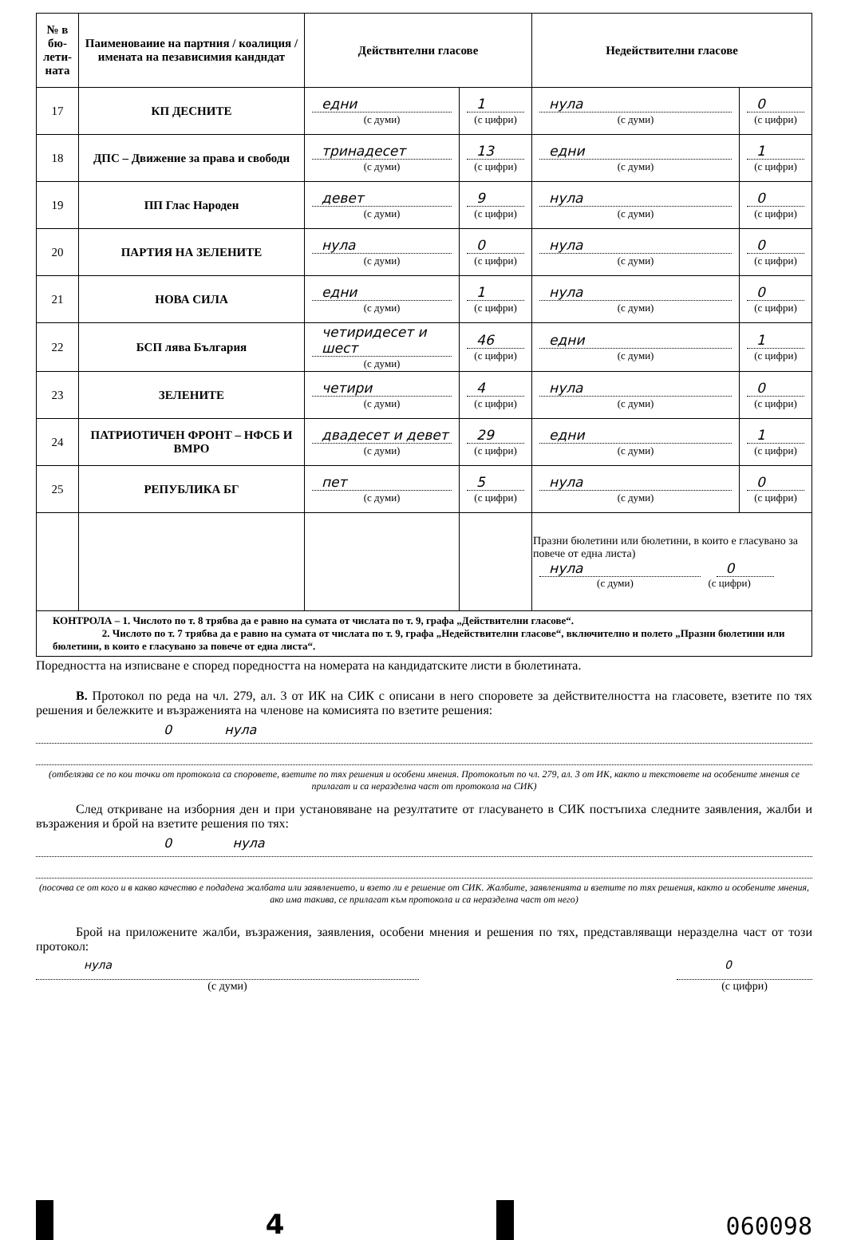| № в бю-лети-ната | Паименоваиие на партния / коалиция / имената на пезависимия кандндат | Действнтелни гласове | | Недействителни гласове | |
| --- | --- | --- | --- | --- | --- |
| 17 | КП ДЕСНИТЕ | едни (с думи) | 1 (с цифри) | нула (с думи) | 0 (с цифри) |
| 18 | ДПС – Движение за права и свободи | тринадесет (с думи) | 13 (с цифри) | едни (с думи) | 1 (с цифри) |
| 19 | ПП Глас Народен | девет (с думи) | 9 (с цифри) | нула (с думи) | 0 (с цифри) |
| 20 | ПАРТИЯ НА ЗЕЛЕНИТЕ | нула (с думи) | 0 (с цифри) | нула (с думи) | 0 (с цифри) |
| 21 | НОВА СИЛА | едни (с думи) | 1 (с цифри) | нула (с думи) | 0 (с цифри) |
| 22 | БСП лява България | четиридесет и шест (с думи) | 46 (с цифри) | едни (с думи) | 1 (с цифри) |
| 23 | ЗЕЛЕНИТЕ | четири (с думи) | 4 (с цифри) | нула (с думи) | 0 (с цифри) |
| 24 | ПАТРИОТИЧЕН ФРОНТ – НФСБ И ВМРО | двадесет и девет (с думи) | 29 (с цифри) | едни (с думи) | 1 (с цифри) |
| 25 | РЕПУБЛИКА БГ | пет (с думи) | 5 (с цифри) | нула (с думи) | 0 (с цифри) |
| | | | | Празни бюлетини или бюлетини, в които е гласувано за повече от една листа) нула 0 (с думи) (с цифри) | |
| КОНТРОЛА – 1. Числото по т. 8 трябва да е равно на сумата от числата по т. 9, графа „Действителни гласове“. 2. Числото по т. 7 трябва да е равно на сумата от числата по т. 9, графа „Недействителни гласове“, включително и полето „Празни бюлетини или бюлетини, в които е гласувано за повече от една листа“. | | | | | |
Поредността на изписване е според поредността на номерата на кандидатските листи в бюлетината.
В. Протокол по реда на чл. 279, ал. 3 от ИК на СИК с описани в него споровете за действителността на гласовете, взетите по тях решения и бележките и възраженията на членове на комисията по взетите решения:
0 нула
(отбелязва се по кои точки от протокола са споровете, взетите по тях решения и особени мнения. Протоколът по чл. 279, ал. 3 от ИК, както и текстовете на особените мнения се прилагат и са неразделна част от протокола на СИК)
След откриване на изборния ден и при установяване на резултатите от гласуването в СИК постъпиха следните заявления, жалби и възражения и брой на взетите решения по тях:
0 нула
(посочва се от кого и в какво качество е подадена жалбата или заявлението, и взето ли е решение от СИК. Жалбите, заявленията и взетите по тях решения, както и особените мнения, ако има такива, се прилагат към протокола и са неразделна част от него)
Брой на приложените жалби, възражения, заявления, особени мнения и решения по тях, представляващи неразделна част от този протокол:
нула
(с думи)
0
(с цифри)
4
060098